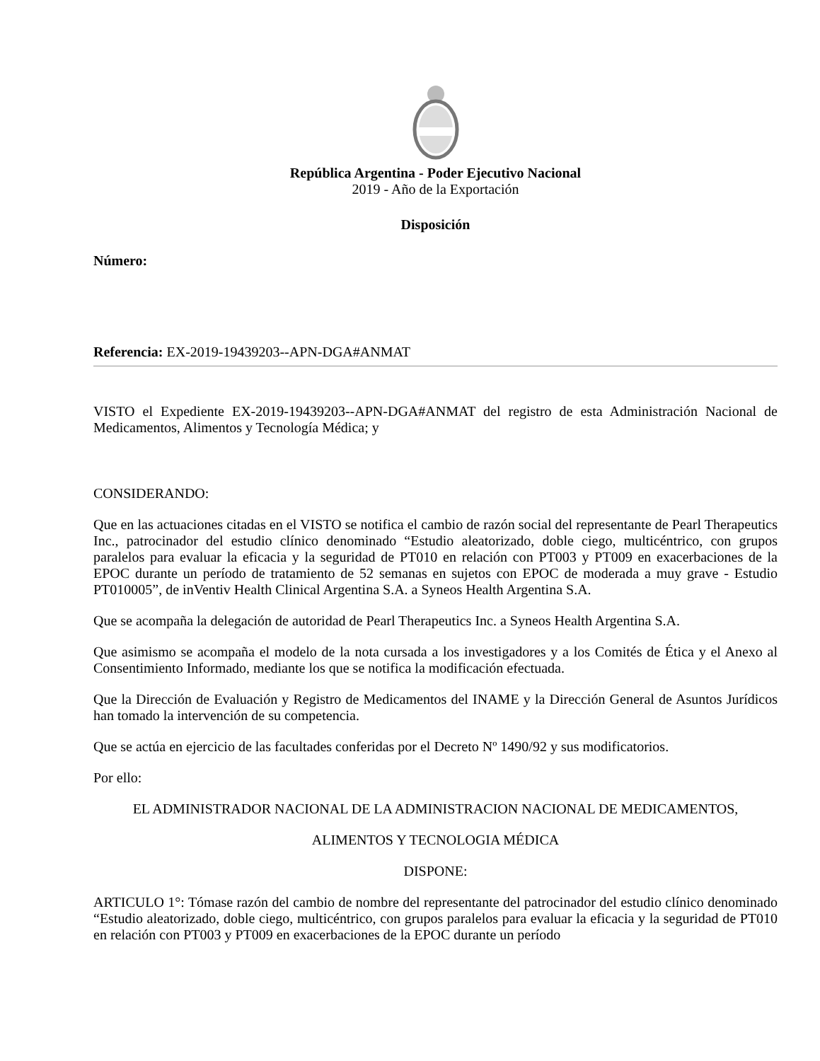República Argentina - Poder Ejecutivo Nacional
2019 - Año de la Exportación
Disposición
Número:
Referencia: EX-2019-19439203--APN-DGA#ANMAT
VISTO el Expediente EX-2019-19439203--APN-DGA#ANMAT del registro de esta Administración Nacional de Medicamentos, Alimentos y Tecnología Médica; y
CONSIDERANDO:
Que en las actuaciones citadas en el VISTO se notifica el cambio de razón social del representante de Pearl Therapeutics Inc., patrocinador del estudio clínico denominado “Estudio aleatorizado, doble ciego, multicéntrico, con grupos paralelos para evaluar la eficacia y la seguridad de PT010 en relación con PT003 y PT009 en exacerbaciones de la EPOC durante un período de tratamiento de 52 semanas en sujetos con EPOC de moderada a muy grave - Estudio PT010005”, de inVentiv Health Clinical Argentina S.A. a Syneos Health Argentina S.A.
Que se acompaña la delegación de autoridad de Pearl Therapeutics Inc. a Syneos Health Argentina S.A.
Que asimismo se acompaña el modelo de la nota cursada a los investigadores y a los Comités de Ética y el Anexo al Consentimiento Informado, mediante los que se notifica la modificación efectuada.
Que la Dirección de Evaluación y Registro de Medicamentos del INAME y la Dirección General de Asuntos Jurídicos han tomado la intervención de su competencia.
Que se actúa en ejercicio de las facultades conferidas por el Decreto Nº 1490/92 y sus modificatorios.
Por ello:
EL ADMINISTRADOR NACIONAL DE LA ADMINISTRACION NACIONAL DE MEDICAMENTOS,
ALIMENTOS Y TECNOLOGIA MÉDICA
DISPONE:
ARTICULO 1°: Tómase razón del cambio de nombre del representante del patrocinador del estudio clínico denominado “Estudio aleatorizado, doble ciego, multicéntrico, con grupos paralelos para evaluar la eficacia y la seguridad de PT010 en relación con PT003 y PT009 en exacerbaciones de la EPOC durante un período